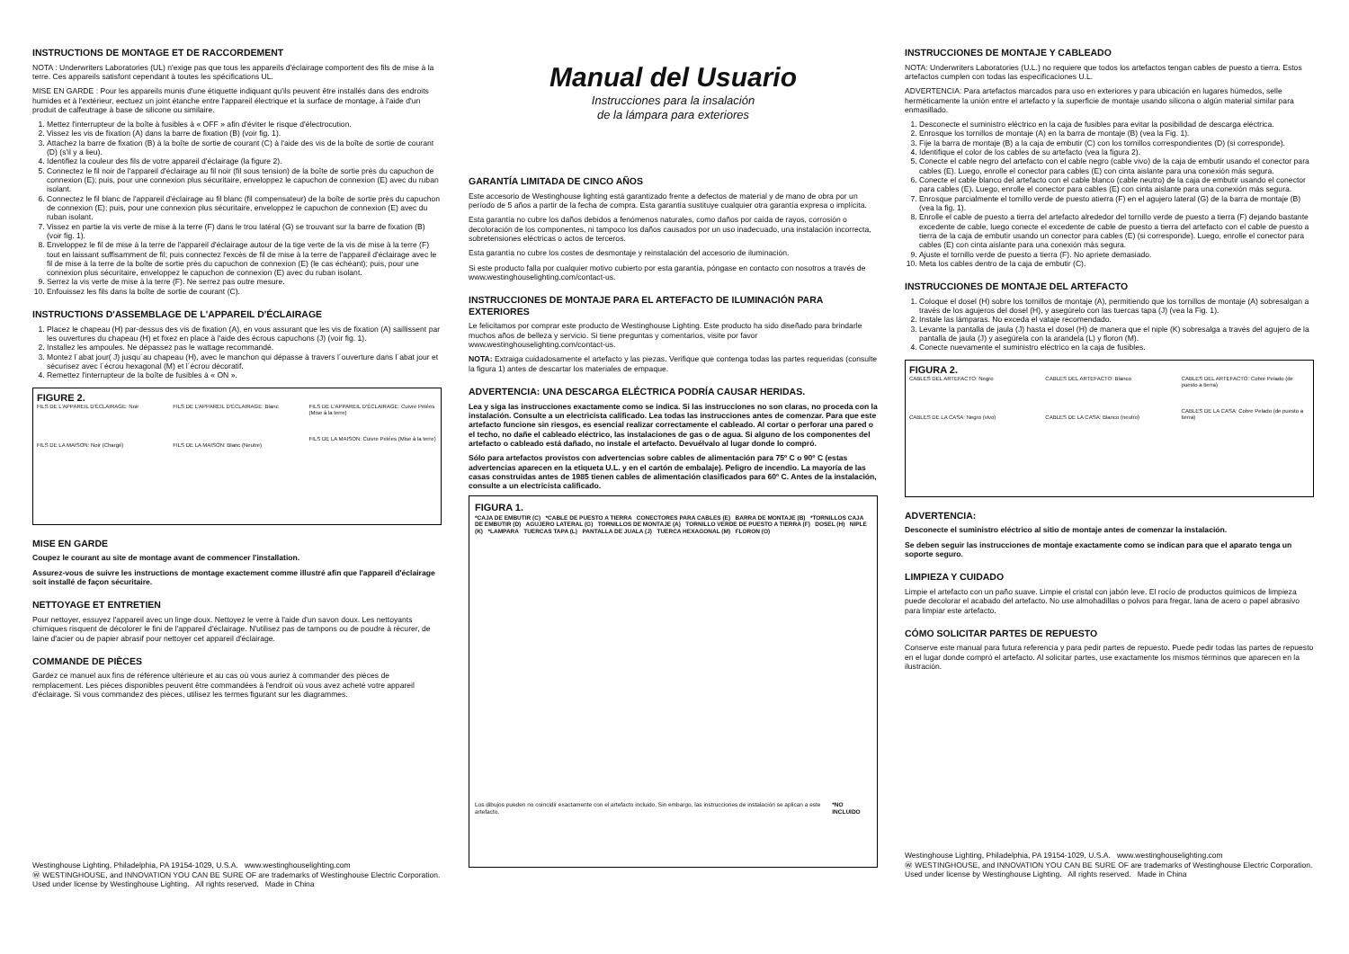INSTRUCTIONS DE MONTAGE ET DE RACCORDEMENT
NOTA : Underwriters Laboratories (UL) n'exige pas que tous les appareils d'éclairage comportent des fils de mise à la terre. Ces appareils satisfont cependant à toutes les spécifications UL.
MISE EN GARDE : Pour les appareils munis d'une étiquette indiquant qu'ils peuvent être installés dans des endroits humides et à l'extérieur, eectuez un joint étanche entre l'appareil électrique et la surface de montage, à l'aide d'un produit de calfeutrage à base de silicone ou similaire.
1. Mettez l'interrupteur de la boîte à fusibles à « OFF » afin d'éviter le risque d'électrocution.
2. Vissez les vis de fixation (A) dans la barre de fixation (B) (voir fig. 1).
3. Attachez la barre de fixation (B) à la boîte de sortie de courant (C) à l'aide des vis de la boîte de sortie de courant (D) (s'il y a lieu).
4. Identifiez la couleur des fils de votre appareil d'éclairage (la figure 2).
5. Connectez le fil noir de l'appareil d'éclairage au fil noir (fil sous tension) de la boîte de sortie près du capuchon de connexion (E); puis, pour une connexion plus sécuritaire, enveloppez le capuchon de connexion (E) avec du ruban isolant.
6. Connectez le fil blanc de l'appareil d'éclairage au fil blanc (fil compensateur) de la boîte de sortie près du capuchon de connexion (E); puis, pour une connexion plus sécuritaire, enveloppez le capuchon de connexion (E) avec du ruban isolant.
7. Vissez en partie la vis verte de mise à la terre (F) dans le trou latéral (G) se trouvant sur la barre de fixation (B) (voir fig. 1).
8. Enveloppez le fil de mise à la terre de l'appareil d'éclairage autour de la tige verte de la vis de mise à la terre (F) tout en laissant suffisamment de fil; puis connectez l'excès de fil de mise à la terre de l'appareil d'éclairage avec le fil de mise à la terre de la boîte de sortie près du capuchon de connexion (E) (le cas échéant); puis, pour une connexion plus sécuritaire, enveloppez le capuchon de connexion (E) avec du ruban isolant.
9. Serrez la vis verte de mise à la terre (F). Ne serrez pas outre mesure.
10. Enfouissez les fils dans la boîte de sortie de courant (C).
INSTRUCTIONS D'ASSEMBLAGE DE L'APPAREIL D'ÉCLAIRAGE
1. Placez le chapeau (H) par-dessus des vis de fixation (A), en vous assurant que les vis de fixation (A) saillissent par les ouvertures du chapeau (H) et fixez en place à l'aide des écrous capuchons (J) (voir fig. 1).
2. Installez les ampoules. Ne dépassez pas le wattage recommandé.
3. Montez l´abat jour( J) jusqu´au chapeau (H), avec le manchon qui dépasse à travers l´ouverture dans l´abat jour et sécurisez avec l´écrou hexagonal (M) et l´écrou décoratif.
4. Remettez l'interrupteur de la boîte de fusibles à « ON ».
FIGURE 2.
FILS DE L'APPAREIL D'ÉCLAIRAGE: Noir
FILS DE LA MAISON: Noir (Chargé)
FILS DE L'APPAREIL D'ÉCLAIRAGE: Blanc
FILS DE LA MAISON: Blanc (Neutre)
FILS DE L'APPAREIL D'ÉCLAIRAGE: Cuivre Pelées (Mise à la terre)
FILS DE LA MAISON: Cuivre Pelées (Mise à la terre)
MISE EN GARDE
Coupez le courant au site de montage avant de commencer l'installation.
Assurez-vous de suivre les instructions de montage exactement comme illustré afin que l'appareil d'éclairage soit installé de façon sécuritaire.
NETTOYAGE ET ENTRETIEN
Pour nettoyer, essuyez l'appareil avec un linge doux. Nettoyez le verre à l'aide d'un savon doux. Les nettoyants chimiques risquent de décolorer le fini de l'appareil d'éclairage. N'utilisez pas de tampons ou de poudre à récurer, de laine d'acier ou de papier abrasif pour nettoyer cet appareil d'éclairage.
COMMANDE DE PIÈCES
Gardez ce manuel aux fins de référence ultérieure et au cas où vous auriez à commander des pièces de remplacement. Les pièces disponibles peuvent être commandées à l'endroit où vous avez acheté votre appareil d'éclairage. Si vous commandez des pièces, utilisez les termes figurant sur les diagrammes.
Westinghouse Lighting, Philadelphia, PA 19154-1029, U.S.A. www.westinghouselighting.com
Ⓦ WESTINGHOUSE, and INNOVATION YOU CAN BE SURE OF are trademarks of Westinghouse Electric Corporation.
Used under license by Westinghouse Lighting. All rights reserved. Made in China
Manual del Usuario
Instrucciones para la insalación
de la lámpara para exteriores
GARANTÍA LIMITADA DE CINCO AÑOS
Este accesorio de Westinghouse lighting está garantizado frente a defectos de material y de mano de obra por un período de 5 años a partir de la fecha de compra. Esta garantía sustituye cualquier otra garantía expresa o implícita.
Esta garantía no cubre los daños debidos a fenómenos naturales, como daños por caída de rayos, corrosión o decoloración de los componentes, ni tampoco los daños causados por un uso inadecuado, una instalación incorrecta, sobretensiones eléctricas o actos de terceros.
Esta garantía no cubre los costes de desmontaje y reinstalación del accesorio de iluminación.
Si este producto falla por cualquier motivo cubierto por esta garantía, póngase en contacto con nosotros a través de www.westinghouselighting.com/contact-us.
INSTRUCCIONES DE MONTAJE PARA EL ARTEFACTO DE ILUMINACIÓN PARA EXTERIORES
Le felicitamos por comprar este producto de Westinghouse Lighting. Este producto ha sido diseñado para brindarle muchos años de belleza y servicio. Si tiene preguntas y comentarios, visite por favor www.westinghouselighting.com/contact-us.
NOTA: Extraiga cuidadosamente el artefacto y las piezas. Verifique que contenga todas las partes requeridas (consulte la figura 1) antes de descartar los materiales de empaque.
ADVERTENCIA: UNA DESCARGA ELÉCTRICA PODRÍA CAUSAR HERIDAS.
Lea y siga las instrucciones exactamente como se indica. Si las instrucciones no son claras, no proceda con la instalación. Consulte a un electricista calificado. Lea todas las instrucciones antes de comenzar. Para que este artefacto funcione sin riesgos, es esencial realizar correctamente el cableado. Al cortar o perforar una pared o el techo, no dañe el cableado eléctrico, las instalaciones de gas o de agua. Si alguno de los componentes del artefacto o cableado está dañado, no instale el artefacto. Devuélvalo al lugar donde lo compró.
Sólo para artefactos provistos con advertencias sobre cables de alimentación para 75º C o 90º C (estas advertencias aparecen en la etiqueta U.L. y en el cartón de embalaje). Peligro de incendio. La mayoría de las casas construidas antes de 1985 tienen cables de alimentación clasificados para 60º C. Antes de la instalación, consulte a un electricista calificado.
FIGURA 1.
*CAJA DE EMBUTIR (C) *CABLE DE PUESTO A TIERRA CONECTORES PARA CABLES (E) BARRA DE MONTAJE (B) *TORNILLOS CAJA DE EMBUTIR (D) AGUJERO LATERAL (G) TORNILLOS DE MONTAJE (A) TORNILLO VERDE DE PUESTO A TIERRA (F) DOSEL (H) NIPLE (K) *LAMPARA TUERCAS TAPA (L) PANTALLA DE JUALA (J) TUERCA HEXAGONAL (M) FLORON (O)
Los dibujos pueden no coincidir exactamente con el artefacto incluido. Sin embargo, las instrucciones de instalación se aplican a este artefacto. *NO INCLUIDO
INSTRUCCIONES DE MONTAJE Y CABLEADO
NOTA: Underwriters Laboratories (U.L.) no requiere que todos los artefactos tengan cables de puesto a tierra. Estos artefactos cumplen con todas las especificaciones U.L.
ADVERTENCIA: Para artefactos marcados para uso en exteriores y para ubicación en lugares húmedos, selle herméticamente la unión entre el artefacto y la superficie de montaje usando silicona o algún material similar para enmasillado.
1. Desconecte el suministro eléctrico en la caja de fusibles para evitar la posibilidad de descarga eléctrica.
2. Enrosque los tornillos de montaje (A) en la barra de montaje (B) (vea la Fig. 1).
3. Fije la barra de montaje (B) a la caja de embutir (C) con los tornillos correspondientes (D) (si corresponde).
4. Identifique el color de los cables de su artefacto (vea la figura 2).
5. Conecte el cable negro del artefacto con el cable negro (cable vivo) de la caja de embutir usando el conector para cables (E). Luego, enrolle el conector para cables (E) con cinta aislante para una conexión más segura.
6. Conecte el cable blanco del artefacto con el cable blanco (cable neutro) de la caja de embutir usando el conector para cables (E). Luego, enrolle el conector para cables (E) con cinta aislante para una conexión más segura.
7. Enrosque parcialmente el tornillo verde de puesto atierra (F) en el agujero lateral (G) de la barra de montaje (B) (vea la fig. 1).
8. Enrolle el cable de puesto a tierra del artefacto alrededor del tornillo verde de puesto a tierra (F) dejando bastante excedente de cable, luego conecte el excedente de cable de puesto a tierra del artefacto con el cable de puesto a tierra de la caja de embutir usando un conector para cables (E) (si corresponde). Luego, enrolle el conector para cables (E) con cinta aislante para una conexión más segura.
9. Ajuste el tornillo verde de puesto a tierra (F). No apriete demasiado.
10. Meta los cables dentro de la caja de embutir (C).
INSTRUCCIONES DE MONTAJE DEL ARTEFACTO
1. Coloque el dosel (H) sobre los tornillos de montaje (A), permitiendo que los tornillos de montaje (A) sobresalgan a través de los agujeros del dosel (H), y asegúrelo con las tuercas tapa (J) (vea la Fig. 1).
2. Instale las lámparas. No exceda el vataje recomendado.
3. Levante la pantalla de jaula (J) hasta el dosel (H) de manera que el niple (K) sobresalga a través del agujero de la pantalla de jaula (J) y asegúrela con la arandela (L) y floron (M).
4. Conecte nuevamente el suministro eléctrico en la caja de fusibles.
FIGURA 2.
CABLES DEL ARTEFACTO: Negro
CABLES DE LA CASA: Negro (vivo)
CABLES DEL ARTEFACTO: Blanco
CABLES DE LA CASA: Blanco (neutro)
CABLES DEL ARTEFACTO: Cobre Pelado (de puesto a tierra)
CABLES DE LA CASA: Cobre Pelado (de puesto a tierra)
ADVERTENCIA:
Desconecte el suministro eléctrico al sitio de montaje antes de comenzar la instalación.
Se deben seguir las instrucciones de montaje exactamente como se indican para que el aparato tenga un soporte seguro.
LIMPIEZA Y CUIDADO
Limpie el artefacto con un paño suave. Limpie el cristal con jabón leve. El rocío de productos químicos de limpieza puede decolorar el acabado del artefacto. No use almohadillas o polvos para fregar, lana de acero o papel abrasivo para limpiar este artefacto.
CÓMO SOLICITAR PARTES DE REPUESTO
Conserve este manual para futura referencia y para pedir partes de repuesto. Puede pedir todas las partes de repuesto en el lugar donde compró el artefacto. Al solicitar partes, use exactamente los mismos términos que aparecen en la ilustración.
Westinghouse Lighting, Philadelphia, PA 19154-1029, U.S.A. www.westinghouselighting.com
Ⓦ WESTINGHOUSE, and INNOVATION YOU CAN BE SURE OF are trademarks of Westinghouse Electric Corporation.
Used under license by Westinghouse Lighting. All rights reserved. Made in China